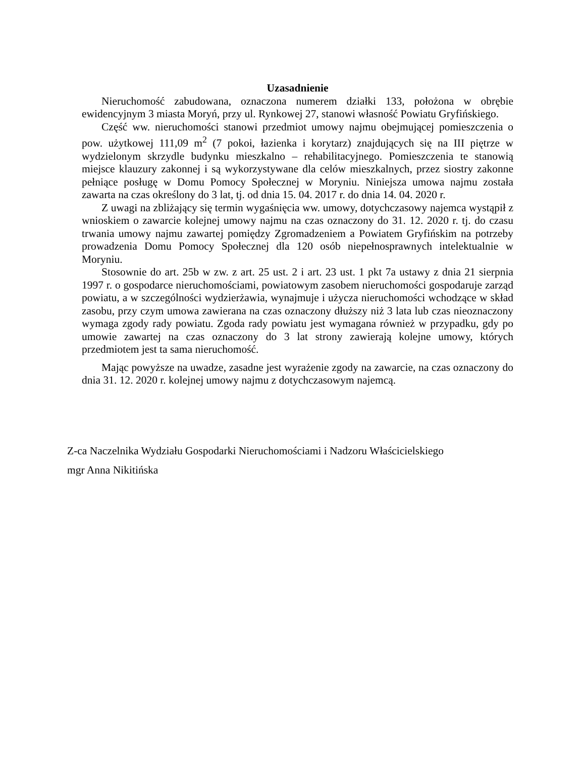Uzasadnienie
Nieruchomość zabudowana, oznaczona numerem działki 133, położona w obrębie ewidencyjnym 3 miasta Moryń, przy ul. Rynkowej 27, stanowi własność Powiatu Gryfińskiego.
Część ww. nieruchomości stanowi przedmiot umowy najmu obejmującej pomieszczenia o pow. użytkowej 111,09 m<sup>2</sup> (7 pokoi, łazienka i korytarz) znajdujących się na III piętrze w wydzielonym skrzydle budynku mieszkalno – rehabilitacyjnego. Pomieszczenia te stanowią miejsce klauzury zakonnej i są wykorzystywane dla celów mieszkalnych, przez siostry zakonne pełniące posługę w Domu Pomocy Społecznej w Moryniu. Niniejsza umowa najmu została zawarta na czas określony do 3 lat, tj. od dnia 15. 04. 2017 r. do dnia 14. 04. 2020 r.
Z uwagi na zbliżający się termin wygaśnięcia ww. umowy, dotychczasowy najemca wystąpił z wnioskiem o zawarcie kolejnej umowy najmu na czas oznaczony do 31. 12. 2020 r. tj. do czasu trwania umowy najmu zawartej pomiędzy Zgromadzeniem a Powiatem Gryfińskim na potrzeby prowadzenia Domu Pomocy Społecznej dla 120 osób niepełnosprawnych intelektualnie w Moryniu.
Stosownie do art. 25b w zw. z art. 25 ust. 2 i art. 23 ust. 1 pkt 7a ustawy z dnia 21 sierpnia 1997 r. o gospodarce nieruchomościami, powiatowym zasobem nieruchomości gospodaruje zarząd powiatu, a w szczególności wydzierżawia, wynajmuje i użycza nieruchomości wchodzące w skład zasobu, przy czym umowa zawierana na czas oznaczony dłuższy niż 3 lata lub czas nieoznaczony wymaga zgody rady powiatu. Zgoda rady powiatu jest wymagana również w przypadku, gdy po umowie zawartej na czas oznaczony do 3 lat strony zawierają kolejne umowy, których przedmiotem jest ta sama nieruchomość.
Mając powyższe na uwadze, zasadne jest wyrażenie zgody na zawarcie, na czas oznaczony do dnia 31. 12. 2020 r. kolejnej umowy najmu z dotychczasowym najemcą.
Z-ca Naczelnika Wydziału Gospodarki Nieruchomościami i Nadzoru Właścicielskiego
mgr Anna Nikitińska